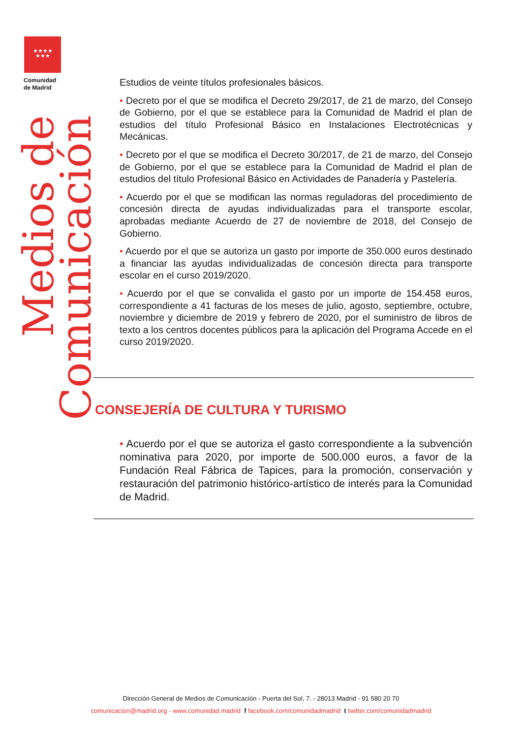★★★★
★★★
Comunidad
de Madrid
Medios de Comunicación
Estudios de veinte títulos profesionales básicos.
• Decreto por el que se modifica el Decreto 29/2017, de 21 de marzo, del Consejo de Gobierno, por el que se establece para la Comunidad de Madrid el plan de estudios del título Profesional Básico en Instalaciones Electrotécnicas y Mecánicas.
• Decreto por el que se modifica el Decreto 30/2017, de 21 de marzo, del Consejo de Gobierno, por el que se establece para la Comunidad de Madrid el plan de estudios del título Profesional Básico en Actividades de Panadería y Pastelería.
• Acuerdo por el que se modifican las normas reguladoras del procedimiento de concesión directa de ayudas individualizadas para el transporte escolar, aprobadas mediante Acuerdo de 27 de noviembre de 2018, del Consejo de Gobierno.
• Acuerdo por el que se autoriza un gasto por importe de 350.000 euros destinado a financiar las ayudas individualizadas de concesión directa para transporte escolar en el curso 2019/2020.
• Acuerdo por el que se convalida el gasto por un importe de 154.458 euros, correspondiente a 41 facturas de los meses de julio, agosto, septiembre, octubre, noviembre y diciembre de 2019 y febrero de 2020, por el suministro de libros de texto a los centros docentes públicos para la aplicación del Programa Accede en el curso 2019/2020.
CONSEJERÍA DE CULTURA Y TURISMO
• Acuerdo por el que se autoriza el gasto correspondiente a la subvención nominativa para 2020, por importe de 500.000 euros, a favor de la Fundación Real Fábrica de Tapices, para la promoción, conservación y restauración del patrimonio histórico-artístico de interés para la Comunidad de Madrid.
Dirección General de Medios de Comunicación - Puerta del Sol, 7. - 28013 Madrid - 91 580 20 70
comunicacion@madrid.org - www.comunidad.madrid f facebook.com/comunidadmadrid t twitter.com/comunidadmadrid